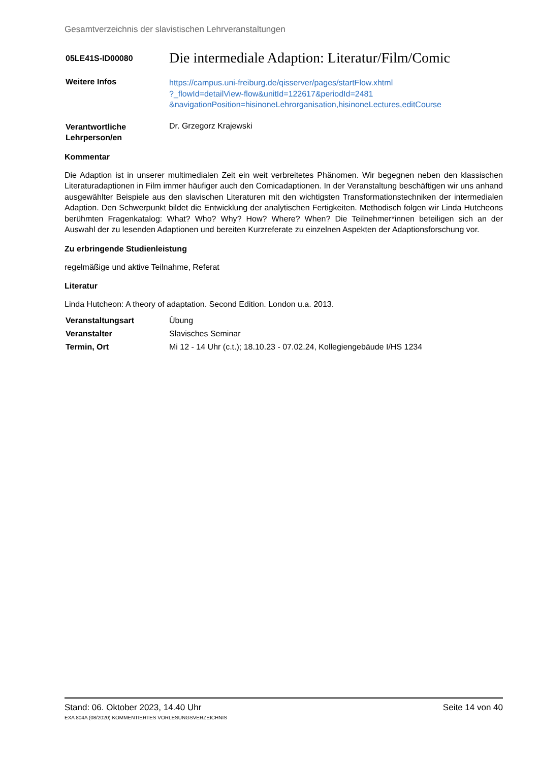Gesamtverzeichnis der slavistischen Lehrveranstaltungen
| 05LE41S-ID00080 | Die intermediale Adaption: Literatur/Film/Comic |
| Weitere Infos | https://campus.uni-freiburg.de/qisserver/pages/startFlow.xhtml ?_flowId=detailView-flow&unitId=122617&periodId=2481 &navigationPosition=hisinoneLehrorganisation,hisinoneLectures,editCourse |
| Verantwortliche Lehrperson/en | Dr. Grzegorz Krajewski |
Kommentar
Die Adaption ist in unserer multimedialen Zeit ein weit verbreitetes Phänomen. Wir begegnen neben den klassischen Literaturadaptionen in Film immer häufiger auch den Comicadaptionen. In der Veranstaltung beschäftigen wir uns anhand ausgewählter Beispiele aus den slavischen Literaturen mit den wichtigsten Transformationstechniken der intermedialen Adaption. Den Schwerpunkt bildet die Entwicklung der analytischen Fertigkeiten. Methodisch folgen wir Linda Hutcheons berühmten Fragenkatalog: What? Who? Why? How? Where? When? Die Teilnehmer*innen beteiligen sich an der Auswahl der zu lesenden Adaptionen und bereiten Kurzreferate zu einzelnen Aspekten der Adaptionsforschung vor.
Zu erbringende Studienleistung
regelmäßige und aktive Teilnahme, Referat
Literatur
Linda Hutcheon: A theory of adaptation. Second Edition. London u.a. 2013.
| Veranstaltungsart | Übung |
| Veranstalter | Slavisches Seminar |
| Termin, Ort | Mi 12 - 14 Uhr (c.t.); 18.10.23 - 07.02.24, Kollegiengebäude I/HS 1234 |
Stand: 06. Oktober 2023, 14.40 Uhr Seite 14 von 40
EXA 804A (08/2020) KOMMENTIERTES VORLESUNGSVERZEICHNIS